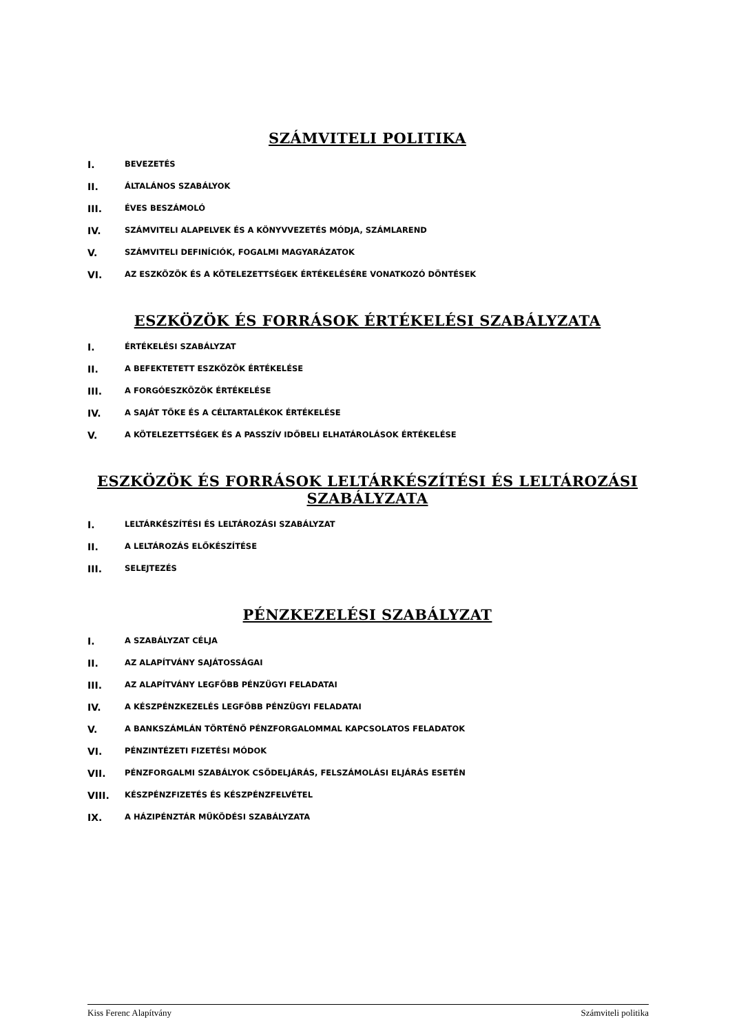SZÁMVITELI POLITIKA
I. BEVEZETÉS
II. ÁLTALÁNOS SZABÁLYOK
III. ÉVES BESZÁMOLÓ
IV. SZÁMVITELI ALAPELVEK ÉS A KÖNYVVEZETÉS MÓDJA, SZÁMLAREND
V. SZÁMVITELI DEFINÍCIÓK, FOGALMI MAGYARÁZATOK
VI. AZ ESZKÖZÖK ÉS A KÖTELEZETTSÉGEK ÉRTÉKELÉSÉRE VONATKOZÓ DÖNTÉSEK
ESZKÖZÖK ÉS FORRÁSOK ÉRTÉKELÉSI SZABÁLYZATA
I. ÉRTÉKELÉSI SZABÁLYZAT
II. A BEFEKTETETT ESZKÖZÖK ÉRTÉKELÉSE
III. A FORGÓESZKÖZÖK ÉRTÉKELÉSE
IV. A SAJÁT TŐKE ÉS A CÉLTARTALÉKOK ÉRTÉKELÉSE
V. A KÖTELEZETTSÉGEK ÉS A PASSZÍV IDŐBELI ELHATÁROLÁSOK ÉRTÉKELÉSE
ESZKÖZÖK ÉS FORRÁSOK LELTÁRKÉSZÍTÉSI ÉS LELTÁROZÁSI SZABÁLYZATA
I. LELTÁRKÉSZÍTÉSI ÉS LELTÁROZÁSI SZABÁLYZAT
II. A LELTÁROZÁS ELŐKÉSZÍTÉSE
III. SELEJTEZÉS
PÉNZKEZELÉSI SZABÁLYZAT
I. A SZABÁLYZAT CÉLJA
II. AZ ALAPÍTVÁNY SAJÁTOSSÁGAI
III. AZ ALAPÍTVÁNY LEGFŐBB PÉNZÜGYI FELADATAI
IV. A KÉSZPÉNZKEZELÉS LEGFŐBB PÉNZÜGYI FELADATAI
V. A BANKSZÁMLÁN TÖRTÉNŐ PÉNZFORGALOMMAL KAPCSOLATOS FELADATOK
VI. PÉNZINTÉZETI FIZETÉSI MÓDOK
VII. PÉNZFORGALMI SZABÁLYOK CSŐDELJÁRÁS, FELSZÁMOLÁSI ELJÁRÁS ESETÉN
VIII. KÉSZPÉNZFIZETÉS ÉS KÉSZPÉNZFELVÉTEL
IX. A HÁZIPÉNZTÁR MŰKÖDÉSI SZABÁLYZATA
Kiss Ferenc Alapítvány Számviteli politika